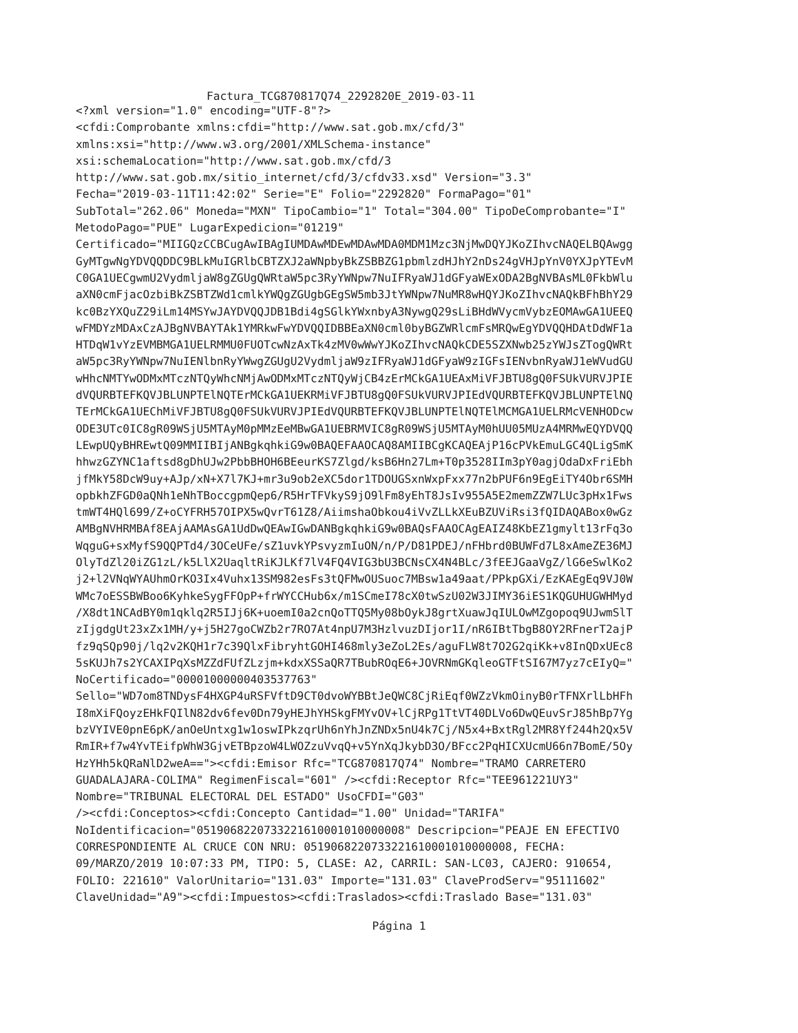Factura_TCG870817Q74_2292820E_2019-03-11
<?xml version="1.0" encoding="UTF-8"?>
<cfdi:Comprobante xmlns:cfdi="http://www.sat.gob.mx/cfd/3"
xmlns:xsi="http://www.w3.org/2001/XMLSchema-instance"
xsi:schemaLocation="http://www.sat.gob.mx/cfd/3
http://www.sat.gob.mx/sitio_internet/cfd/3/cfdv33.xsd" Version="3.3"
Fecha="2019-03-11T11:42:02" Serie="E" Folio="2292820" FormaPago="01"
SubTotal="262.06" Moneda="MXN" TipoCambio="1" Total="304.00" TipoDeComprobante="I"
MetodoPago="PUE" LugarExpedicion="01219"
Certificado="MIIGQzCCBCugAwIBAgIUMDAwMDEwMDAwMDA0MDM1Mzc3NjMwDQYJKoZIhvcNAQELBQAwgg
GyMTgwNgYDVQQDDC9BLkMuIGRlbCBTZXJ2aWNpbyBkZSBBZG1pbmlzdHJhY2nDs24gVHJpYnV0YXJpYTEvM
C0GA1UECgwmU2VydmljaW8gZGUgQWRtaW5pc3RyYWNpw7NuIFRyaWJ1dGFyaWExODA2BgNVBAsML0FkbWlu
aXN0cmFjacOzbiBkZSBTZWd1cmlkYWQgZGUgbGEgSW5mb3JtYWNpw7NuMR8wHQYJKoZIhvcNAQkBFhBhY29
kc0BzYXQuZ29iLm14MSYwJAYDVQQJDB1Bdi4gSGlkYWxnbyA3NywgQ29sLiBHdWVycmVybzEOMAwGA1UEEQ
wFMDYzMDAxCzAJBgNVBAYTAk1YMRkwFwYDVQQIDBBEaXN0cml0byBGZWRlcmFsMRQwEgYDVQQHDAtDdWF1a
HTDqW1vYzEVMBMGA1UELRMMU0FUOTcwNzAxTk4zMV0wWwYJKoZIhvcNAQkCDE5SZXNwb25zYWJsZTogQWRt
aW5pc3RyYWNpw7NuIENlbnRyYWwgZGUgU2VydmljaW9zIFRyaWJ1dGFyaW9zIGFsIENvbnRyaWJ1eWVudGU
wHhcNMTYwODMxMTczNTQyWhcNMjAwODMxMTczNTQyWjCB4zErMCkGA1UEAxMiVFJBTU8gQ0FSUkVURVJPIE
dVQURBTEFKQVJBLUNPTElNQTErMCkGA1UEKRMiVFJBTU8gQ0FSUkVURVJPIEdVQURBTEFKQVJBLUNPTElNQ
TErMCkGA1UEChMiVFJBTU8gQ0FSUkVURVJPIEdVQURBTEFKQVJBLUNPTElNQTElMCMGA1UELRMcVENHODcw
ODE3UTc0IC8gR09WSjU5MTAyM0pMMzEeMBwGA1UEBRMVIC8gR09WSjU5MTAyM0hUU05MUzA4MRMwEQYDVQQ
LEwpUQyBHREwtQ09MMIIBIjANBgkqhkiG9w0BAQEFAAOCAQ8AMIIBCgKCAQEAjP16cPVkEmuLGC4QLigSmK
hhwzGZYNC1aftsd8gDhUJw2PbbBHOH6BEeurKS7Zlgd/ksB6Hn27Lm+T0p3528IIm3pY0agjOdaDxFriEbh
jfMkY58DcW9uy+AJp/xN+X7l7KJ+mr3u9ob2eXC5dor1TDOUGSxnWxpFxx77n2bPUF6n9EgEiTY4Obr6SMH
opbkhZFGD0aQNh1eNhTBoccgpmQep6/R5HrTFVkyS9jO9lFm8yEhT8JsIv955A5E2memZZW7LUc3pHx1Fws
tmWT4HQl699/Z+oCYFRH57OIPX5wQvrT61Z8/AiimshaObkou4iVvZLLkXEuBZUViRsi3fQIDAQABox0wGz
AMBgNVHRMBAf8EAjAAMAsGA1UdDwQEAwIGwDANBgkqhkiG9w0BAQsFAAOCAgEAIZ48KbEZ1gmylt13rFq3o
WqguG+sxMyfS9QQPTd4/3OCeUFe/sZ1uvkYPsvyzmIuON/n/P/D81PDEJ/nFHbrd0BUWFd7L8xAmeZE36MJ
OlyTdZl20iZG1zL/k5LlX2UaqltRiKJLKf7lV4FQ4VIG3bU3BCNsCX4N4BLc/3fEEJGaaVgZ/lG6eSwlKo2
j2+l2VNqWYAUhmOrKO3Ix4Vuhx13SM982esFs3tQFMwOUSuoc7MBsw1a49aat/PPkpGXi/EzKAEgEq9VJ0W
WMc7oESSBWBoo6KyhkeSygFFOpP+frWYCCHub6x/m1SCmeI78cX0twSzU02W3JIMY36iES1KQGUHUGWHMyd
/X8dt1NCAdBY0m1qklq2R5IJj6K+uoemI0a2cnQoTTQ5My08bOykJ8grtXuawJqIULOwMZgopoq9UJwmSlT
zIjgdgUt23xZx1MH/y+j5H27goCWZb2r7RO7At4npU7M3HzlvuzDIjor1I/nR6IBtTbgB8OY2RFnerT2ajP
fz9qSQp90j/lq2v2KQH1r7c39QlxFibryhtGOHI468mly3eZoL2Es/aguFLW8t7O2G2qiKk+v8InQDxUEc8
5sKUJh7s2YCAXIPqXsMZZdFUfZLzjm+kdxXSSaQR7TBubROqE6+JOVRNmGKqleoGTFtSI67M7yz7cEIyQ="
NoCertificado="00001000000403537763"
Sello="WD7om8TNDysF4HXGP4uRSFVftD9CT0dvoWYBBtJeQWC8CjRiEqf0WZzVkmOinyB0rTFNXrlLbHFh
I8mXiFQoyzEHkFQIlN82dv6fev0Dn79yHEJhYHSkgFMYvOV+lCjRPg1TtVT40DLVo6DwQEuvSrJ85hBp7Yg
bzVYIVE0pnE6pK/anOeUntxg1w1oswIPkzqrUh6nYhJnZNDx5nU4k7Cj/N5x4+BxtRgl2MR8Yf244h2Qx5V
RmIR+f7w4YvTEifpWhW3GjvETBpzoW4LWOZzuVvqQ+v5YnXqJkybD3O/BFcc2PqHICXUcmU66n7BomE/5Oy
HzYHh5kQRaNlD2weA=="><cfdi:Emisor Rfc="TCG870817Q74" Nombre="TRAMO CARRETERO
GUADALAJARA-COLIMA" RegimenFiscal="601" /><cfdi:Receptor Rfc="TEE961221UY3"
Nombre="TRIBUNAL ELECTORAL DEL ESTADO" UsoCFDI="G03"
/><cfdi:Conceptos><cfdi:Concepto Cantidad="1.00" Unidad="TARIFA"
NoIdentificacion="0519068220733221610001010000008" Descripcion="PEAJE EN EFECTIVO
CORRESPONDIENTE AL CRUCE CON NRU: 0519068220733221610001010000008, FECHA:
09/MARZO/2019 10:07:33 PM, TIPO: 5, CLASE: A2, CARRIL: SAN-LC03, CAJERO: 910654,
FOLIO: 221610" ValorUnitario="131.03" Importe="131.03" ClaveProdServ="95111602"
ClaveUnidad="A9"><cfdi:Impuestos><cfdi:Traslados><cfdi:Traslado Base="131.03"
Página 1